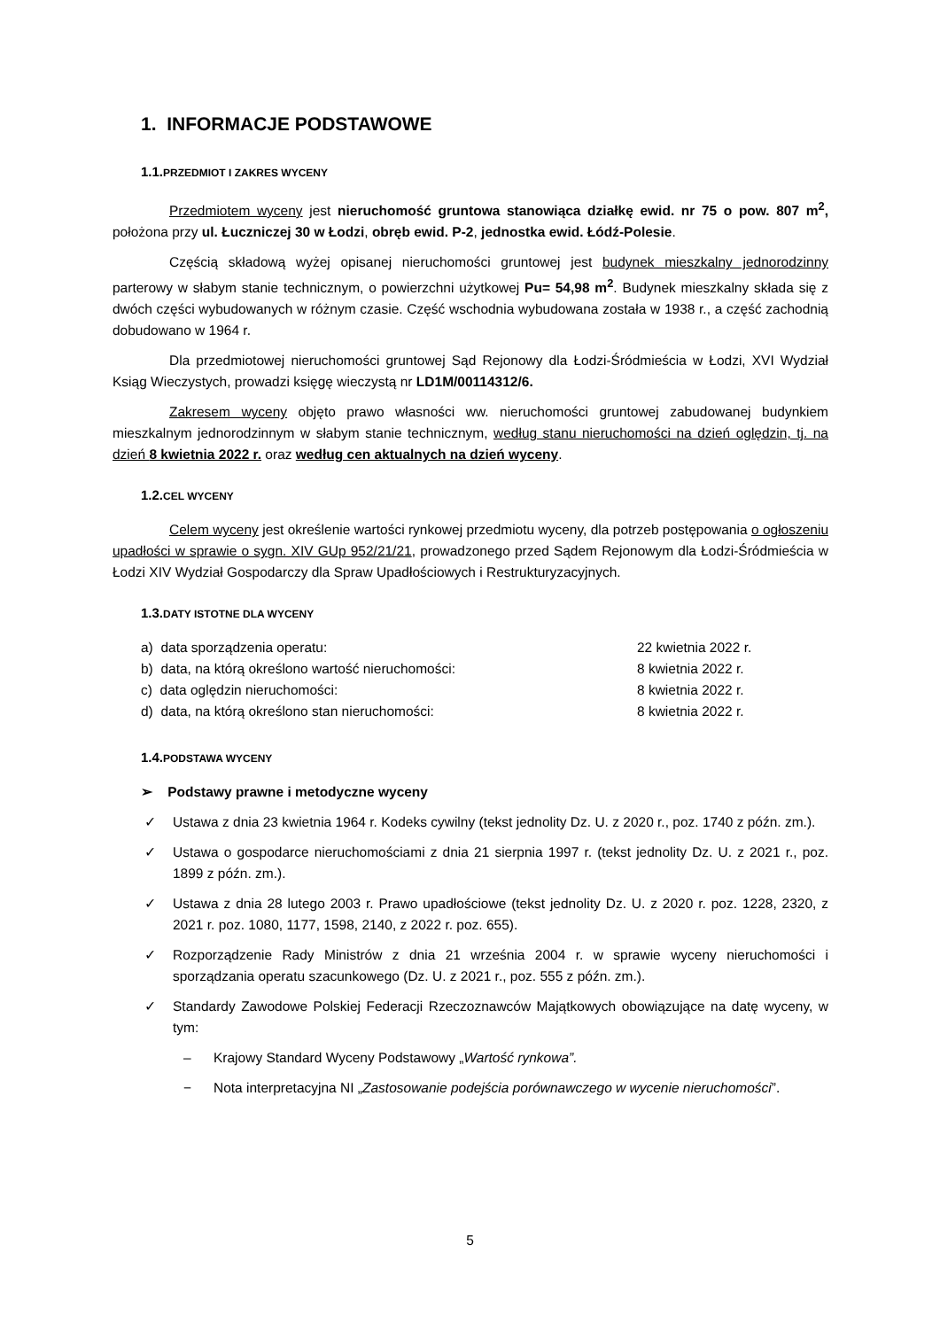1. INFORMACJE PODSTAWOWE
1.1. PRZEDMIOT I ZAKRES WYCENY
Przedmiotem wyceny jest nieruchomość gruntowa stanowiąca działkę ewid. nr 75 o pow. 807 m<sup>2</sup>, położona przy ul. Łuczniczej 30 w Łodzi, obręb ewid. P-2, jednostka ewid. Łódź-Polesie.
Częścią składową wyżej opisanej nieruchomości gruntowej jest budynek mieszkalny jednorodzinny parterowy w słabym stanie technicznym, o powierzchni użytkowej Pu= 54,98 m<sup>2</sup>. Budynek mieszkalny składa się z dwóch części wybudowanych w różnym czasie. Część wschodnia wybudowana została w 1938 r., a część zachodnią dobudowano w 1964 r.
Dla przedmiotowej nieruchomości gruntowej Sąd Rejonowy dla Łodzi-Śródmieścia w Łodzi, XVI Wydział Ksiąg Wieczystych, prowadzi księgę wieczystą nr LD1M/00114312/6.
Zakresem wyceny objęto prawo własności ww. nieruchomości gruntowej zabudowanej budynkiem mieszkalnym jednorodzinnym w słabym stanie technicznym, według stanu nieruchomości na dzień oględzin, tj. na dzień 8 kwietnia 2022 r. oraz według cen aktualnych na dzień wyceny.
1.2. CEL WYCENY
Celem wyceny jest określenie wartości rynkowej przedmiotu wyceny, dla potrzeb postępowania o ogłoszeniu upadłości w sprawie o sygn. XIV GUp 952/21/21, prowadzonego przed Sądem Rejonowym dla Łodzi-Śródmieścia w Łodzi XIV Wydział Gospodarczy dla Spraw Upadłościowych i Restrukturyzacyjnych.
1.3. DATY ISTOTNE DLA WYCENY
a) data sporządzenia operatu: 22 kwietnia 2022 r.
b) data, na którą określono wartość nieruchomości: 8 kwietnia 2022 r.
c) data oględzin nieruchomości: 8 kwietnia 2022 r.
d) data, na którą określono stan nieruchomości: 8 kwietnia 2022 r.
1.4. PODSTAWA WYCENY
➢ Podstawy prawne i metodyczne wyceny
✓ Ustawa z dnia 23 kwietnia 1964 r. Kodeks cywilny (tekst jednolity Dz. U. z 2020 r., poz. 1740 z późn. zm.).
✓ Ustawa o gospodarce nieruchomościami z dnia 21 sierpnia 1997 r. (tekst jednolity Dz. U. z 2021 r., poz. 1899 z późn. zm.).
✓ Ustawa z dnia 28 lutego 2003 r. Prawo upadłościowe (tekst jednolity Dz. U. z 2020 r. poz. 1228, 2320, z 2021 r. poz. 1080, 1177, 1598, 2140, z 2022 r. poz. 655).
✓ Rozporządzenie Rady Ministrów z dnia 21 września 2004 r. w sprawie wyceny nieruchomości i sporządzania operatu szacunkowego (Dz. U. z 2021 r., poz. 555 z późn. zm.).
✓ Standardy Zawodowe Polskiej Federacji Rzeczoznawców Majątkowych obowiązujące na datę wyceny, w tym:
– Krajowy Standard Wyceny Podstawowy „Wartość rynkowa”.
− Nota interpretacyjna NI „Zastosowanie podejścia porównawczego w wycenie nieruchomości”.
5